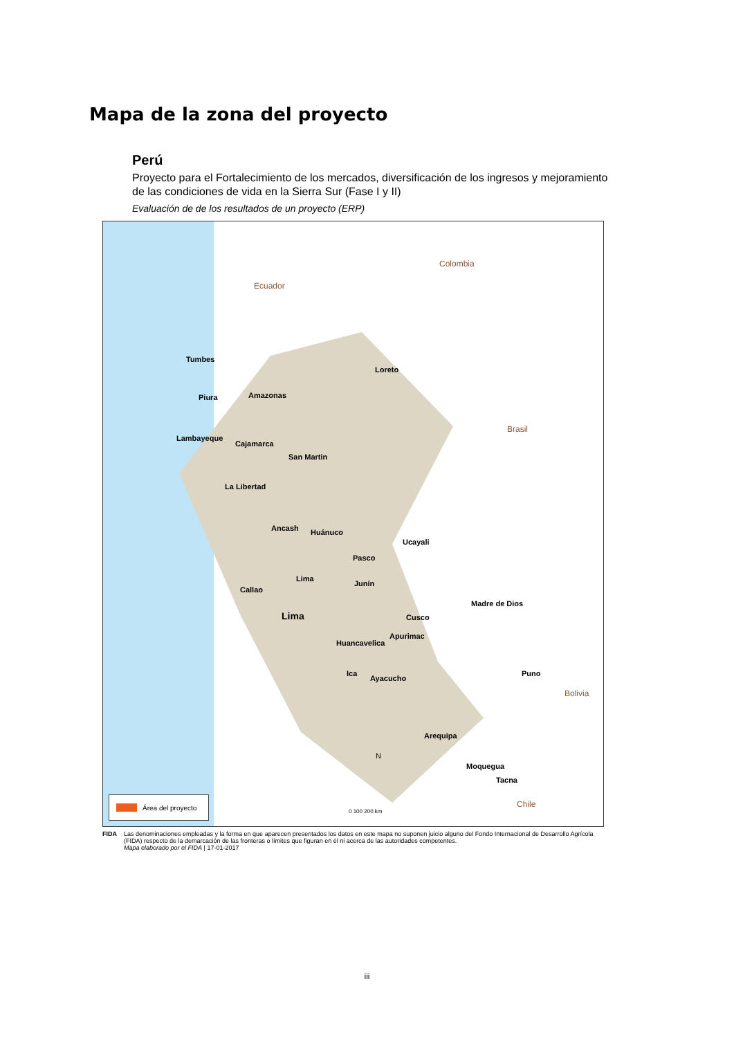Mapa de la zona del proyecto
Perú
Proyecto para el Fortalecimiento de los mercados, diversificación de los ingresos y mejoramiento de las condiciones de vida en la Sierra Sur (Fase I y II)
Evaluación de de los resultados de un proyecto (ERP)
Ecuador
Colombia
Brasil
Bolivia
Chile
Tumbes
Loreto
Piura Amazonas
Lambayeque
Cajamarca
San Martin
La Libertad
Ancash Huánuco
Ucayali
Pasco
Lima
Junín
Callao
Madre de Dios
Lima Cusco
Apurimac
Huancavelica
Ica
Ayacucho
Puno
Arequipa
Moquegua
Tacna
N
0 100 200 km
Área del proyecto
FIDA Las denominaciones empleadas y la forma en que aparecen presentados los datos en este mapa no suponen juicio alguno del Fondo Internacional de Desarrollo Agrícola (FIDA) respecto de la demarcación de las fronteras o límites que figuran en él ni acerca de las autoridades competentes.
Mapa elaborado por el FIDA | 17-01-2017
iii